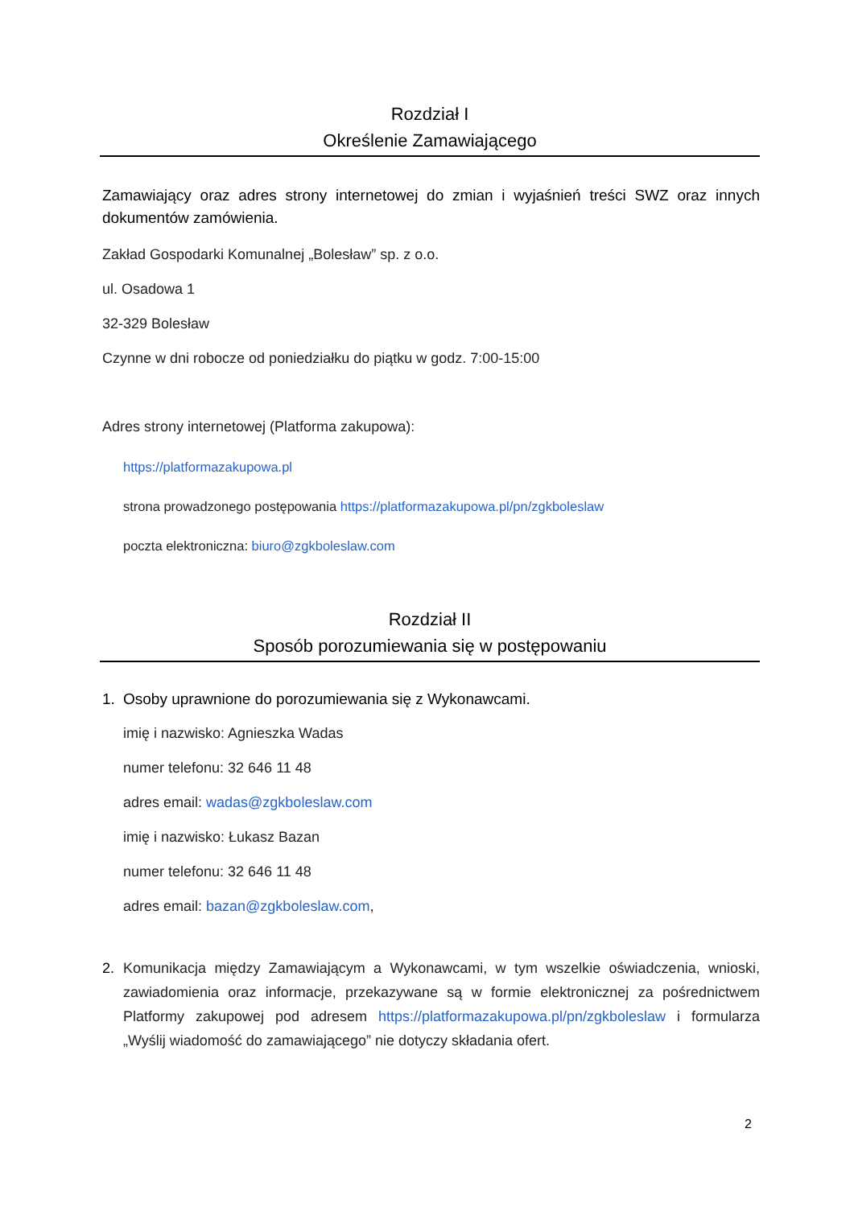Rozdział I
Określenie Zamawiającego
Zamawiający oraz adres strony internetowej do zmian i wyjaśnień treści SWZ oraz innych dokumentów zamówienia.
Zakład Gospodarki Komunalnej „Bolesław” sp. z o.o.
ul. Osadowa 1
32-329 Bolesław
Czynne w dni robocze od poniedziałku do piątku w godz. 7:00-15:00
Adres strony internetowej (Platforma zakupowa):
https://platformazakupowa.pl
strona prowadzonego postępowania https://platformazakupowa.pl/pn/zgkboleslaw
poczta elektroniczna: biuro@zgkboleslaw.com
Rozdział II
Sposób porozumiewania się w postępowaniu
1. Osoby uprawnione do porozumiewania się z Wykonawcami.
imię i nazwisko: Agnieszka Wadas
numer telefonu: 32 646 11 48
adres email: wadas@zgkboleslaw.com
imię i nazwisko: Łukasz Bazan
numer telefonu: 32 646 11 48
adres email: bazan@zgkboleslaw.com,
2. Komunikacja między Zamawiającym a Wykonawcami, w tym wszelkie oświadczenia, wnioski, zawiadomienia oraz informacje, przekazywane są w formie elektronicznej za pośrednictwem Platformy zakupowej pod adresem https://platformazakupowa.pl/pn/zgkboleslaw i formularza „Wyślij wiadomość do zamawiającego” nie dotyczy składania ofert.
2